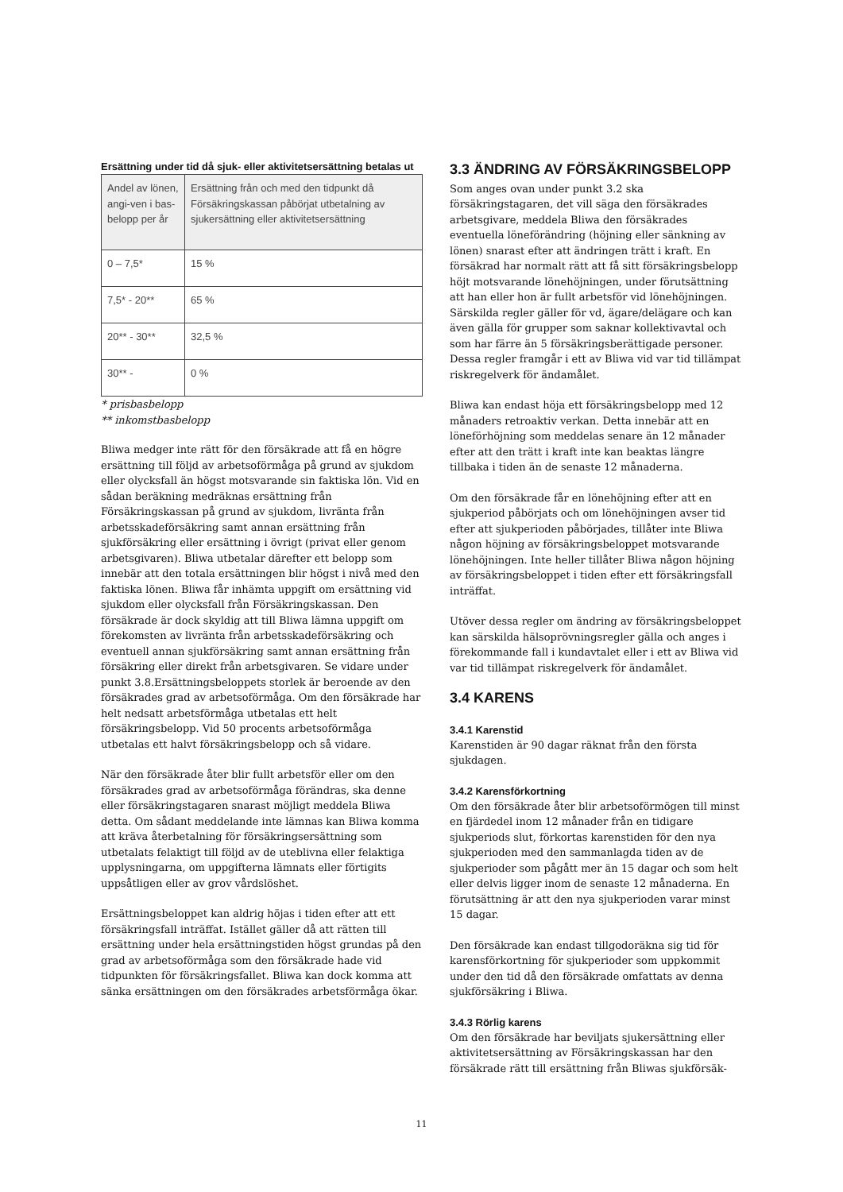Ersättning under tid då sjuk- eller aktivitetsersättning betalas ut
| Andel av lönen, angi-ven i bas-belopp per år | Ersättning från och med den tidpunkt då Försäkringskassan påbörjat utbetalning av sjukersättning eller aktivitetsersättning |
| --- | --- |
| 0 – 7,5* | 15 % |
| 7,5* - 20** | 65 % |
| 20** - 30** | 32,5 % |
| 30** - | 0 % |
* prisbasbelopp
** inkomstbasbelopp
Bliwa medger inte rätt för den försäkrade att få en högre ersättning till följd av arbetsoförmåga på grund av sjukdom eller olycksfall än högst motsvarande sin faktiska lön. Vid en sådan beräkning medräknas ersättning från Försäkringskassan på grund av sjukdom, livränta från arbetsskadeförsäkring samt annan ersättning från sjukförsäkring eller ersättning i övrigt (privat eller genom arbetsgivaren). Bliwa utbetalar därefter ett belopp som innebär att den totala ersättningen blir högst i nivå med den faktiska lönen. Bliwa får inhämta uppgift om ersättning vid sjukdom eller olycksfall från Försäkringskassan. Den försäkrade är dock skyldig att till Bliwa lämna uppgift om förekomsten av livränta från arbetsskadeförsäkring och eventuell annan sjukförsäkring samt annan ersättning från försäkring eller direkt från arbetsgivaren. Se vidare under punkt 3.8.Ersättningsbeloppets storlek är beroende av den försäkrades grad av arbetsoförmåga. Om den försäkrade har helt nedsatt arbetsförmåga utbetalas ett helt försäkringsbelopp. Vid 50 procents arbetsoförmåga utbetalas ett halvt försäkringsbelopp och så vidare.
När den försäkrade åter blir fullt arbetsför eller om den försäkrades grad av arbetsoförmåga förändras, ska denne eller försäkringstagaren snarast möjligt meddela Bliwa detta. Om sådant meddelande inte lämnas kan Bliwa komma att kräva återbetalning för försäkringsersättning som utbetalats felaktigt till följd av de uteblivna eller felaktiga upplysningarna, om uppgifterna lämnats eller förtigits uppsåtligen eller av grov vårdslöshet.
Ersättningsbeloppet kan aldrig höjas i tiden efter att ett försäkringsfall inträffat. Istället gäller då att rätten till ersättning under hela ersättningstiden högst grundas på den grad av arbetsoförmåga som den försäkrade hade vid tidpunkten för försäkringsfallet. Bliwa kan dock komma att sänka ersättningen om den försäkrades arbetsförmåga ökar.
3.3 ÄNDRING AV FÖRSÄKRINGSBELOPP
Som anges ovan under punkt 3.2 ska försäkringstagaren, det vill säga den försäkrades arbetsgivare, meddela Bliwa den försäkrades eventuella löneförändring (höjning eller sänkning av lönen) snarast efter att ändringen trätt i kraft. En försäkrad har normalt rätt att få sitt försäkringsbelopp höjt motsvarande lönehöjningen, under förutsättning att han eller hon är fullt arbetsför vid lönehöjningen. Särskilda regler gäller för vd, ägare/delägare och kan även gälla för grupper som saknar kollektivavtal och som har färre än 5 försäkringsberättigade personer. Dessa regler framgår i ett av Bliwa vid var tid tillämpat riskregelverk för ändamålet.
Bliwa kan endast höja ett försäkringsbelopp med 12 månaders retroaktiv verkan. Detta innebär att en löneförhöjning som meddelas senare än 12 månader efter att den trätt i kraft inte kan beaktas längre tillbaka i tiden än de senaste 12 månaderna.
Om den försäkrade får en lönehöjning efter att en sjukperiod påbörjats och om lönehöjningen avser tid efter att sjukperioden påbörjades, tillåter inte Bliwa någon höjning av försäkringsbeloppet motsvarande lönehöjningen. Inte heller tillåter Bliwa någon höjning av försäkringsbeloppet i tiden efter ett försäkringsfall inträffat.
Utöver dessa regler om ändring av försäkringsbeloppet kan särskilda hälsoprövningsregler gälla och anges i förekommande fall i kundavtalet eller i ett av Bliwa vid var tid tillämpat riskregelverk för ändamålet.
3.4 KARENS
3.4.1 Karenstid
Karenstiden är 90 dagar räknat från den första sjukdagen.
3.4.2 Karensförkortning
Om den försäkrade åter blir arbetsoförmögen till minst en fjärdedel inom 12 månader från en tidigare sjukperiods slut, förkortas karenstiden för den nya sjukperioden med den sammanlagda tiden av de sjukperioder som pågått mer än 15 dagar och som helt eller delvis ligger inom de senaste 12 månaderna. En förutsättning är att den nya sjukperioden varar minst 15 dagar.
Den försäkrade kan endast tillgodoräkna sig tid för karensförkortning för sjukperioder som uppkommit under den tid då den försäkrade omfattats av denna sjukförsäkring i Bliwa.
3.4.3 Rörlig karens
Om den försäkrade har beviljats sjukersättning eller aktivitetsersättning av Försäkringskassan har den försäkrade rätt till ersättning från Bliwas sjukförsäk-
11